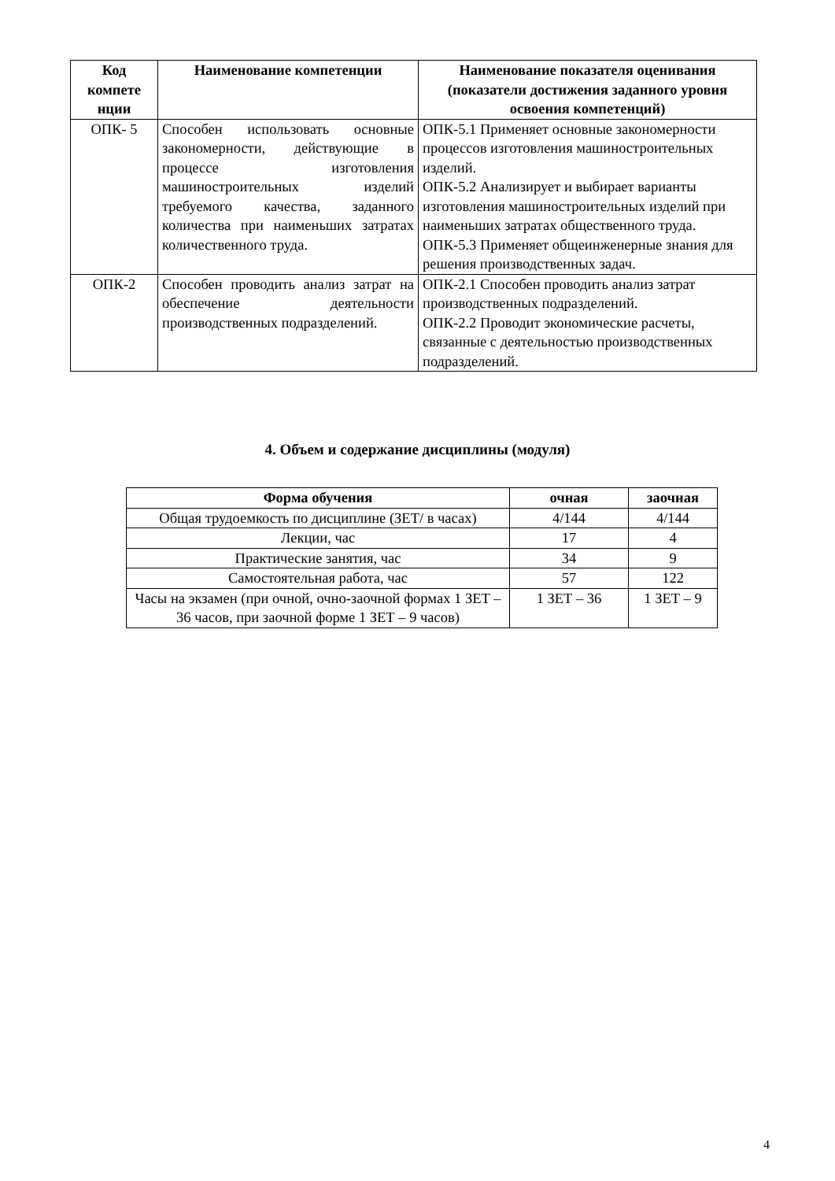| Код компете нции | Наименование компетенции | Наименование показателя оценивания (показатели достижения заданного уровня освоения компетенций) |
| --- | --- | --- |
| ОПК- 5 | Способен использовать основные закономерности, действующие в процессе изготовления машиностроительных изделий требуемого качества, заданного количества при наименьших затратах количественного труда. | ОПК-5.1 Применяет основные закономерности процессов изготовления машиностроительных изделий. ОПК-5.2 Анализирует и выбирает варианты изготовления машиностроительных изделий при наименьших затратах общественного труда. ОПК-5.3 Применяет общеинженерные знания для решения производственных задач. |
| ОПК-2 | Способен проводить анализ затрат на обеспечение деятельности производственных подразделений. | ОПК-2.1 Способен проводить анализ затрат производственных подразделений. ОПК-2.2 Проводит экономические расчеты, связанные с деятельностью производственных подразделений. |
4. Объем и содержание дисциплины (модуля)
| Форма обучения | очная | заочная |
| --- | --- | --- |
| Общая трудоемкость по дисциплине (ЗЕТ/ в часах) | 4/144 | 4/144 |
| Лекции, час | 17 | 4 |
| Практические занятия, час | 34 | 9 |
| Самостоятельная работа, час | 57 | 122 |
| Часы на экзамен (при очной, очно-заочной формах 1 ЗЕТ – 36 часов, при заочной форме 1 ЗЕТ – 9 часов) | 1 ЗЕТ – 36 | 1 ЗЕТ – 9 |
4